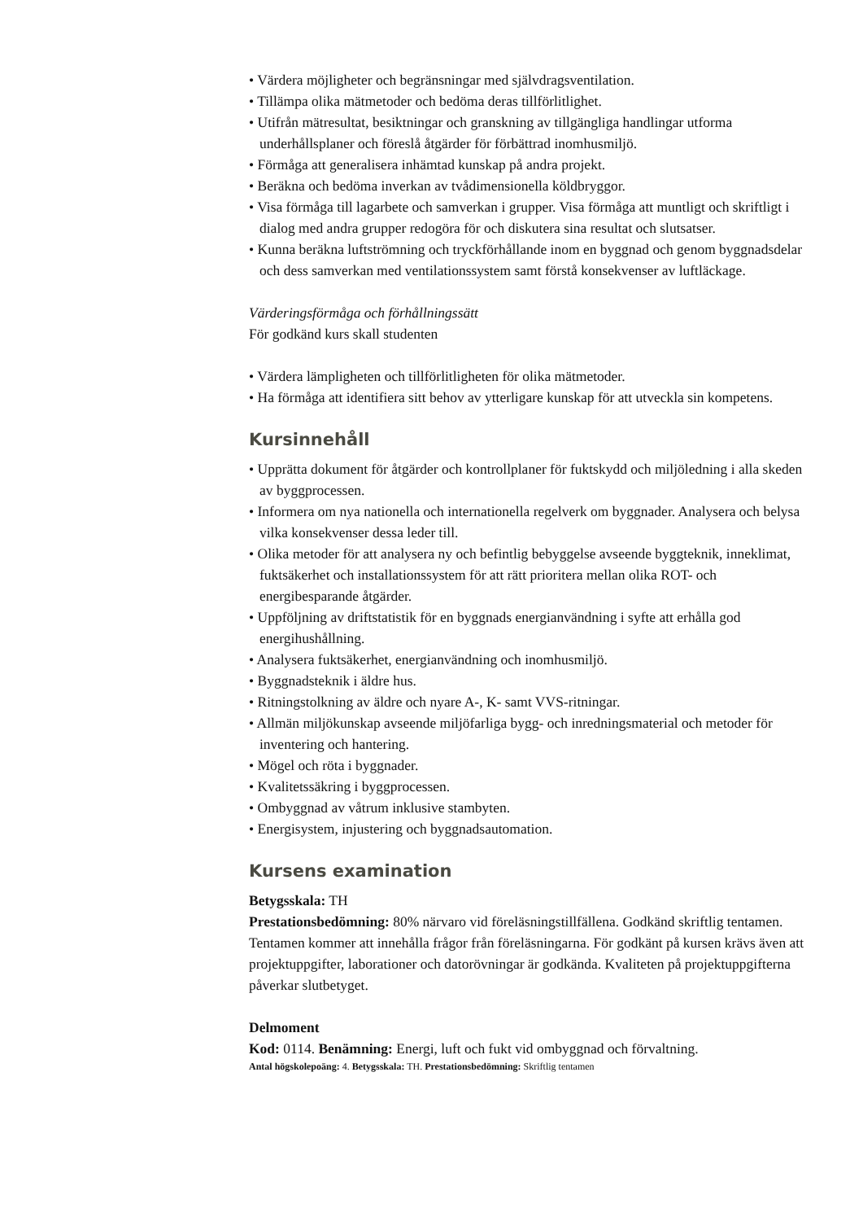• Värdera möjligheter och begränsningar med självdragsventilation.
• Tillämpa olika mätmetoder och bedöma deras tillförlitlighet.
• Utifrån mätresultat, besiktningar och granskning av tillgängliga handlingar utforma underhållsplaner och föreslå åtgärder för förbättrad inomhusmiljö.
• Förmåga att generalisera inhämtad kunskap på andra projekt.
• Beräkna och bedöma inverkan av tvådimensionella köldbryggor.
• Visa förmåga till lagarbete och samverkan i grupper. Visa förmåga att muntligt och skriftligt i dialog med andra grupper redogöra för och diskutera sina resultat och slutsatser.
• Kunna beräkna luftströmning och tryckförhållande inom en byggnad och genom byggnadsdelar och dess samverkan med ventilationssystem samt förstå konsekvenser av luftläckage.
Värderingsförmåga och förhållningssätt
För godkänd kurs skall studenten
• Värdera lämpligheten och tillförlitligheten för olika mätmetoder.
• Ha förmåga att identifiera sitt behov av ytterligare kunskap för att utveckla sin kompetens.
Kursinnehåll
• Upprätta dokument för åtgärder och kontrollplaner för fuktskydd och miljöledning i alla skeden av byggprocessen.
• Informera om nya nationella och internationella regelverk om byggnader. Analysera och belysa vilka konsekvenser dessa leder till.
• Olika metoder för att analysera ny och befintlig bebyggelse avseende byggteknik, inneklimat, fuktsäkerhet och installationssystem för att rätt prioritera mellan olika ROT- och energibesparande åtgärder.
• Uppföljning av driftstatistik för en byggnads energianvändning i syfte att erhålla god energihushållning.
• Analysera fuktsäkerhet, energianvändning och inomhusmiljö.
• Byggnadsteknik i äldre hus.
• Ritningstolkning av äldre och nyare A-, K- samt VVS-ritningar.
• Allmän miljökunskap avseende miljöfarliga bygg- och inredningsmaterial och metoder för inventering och hantering.
• Mögel och röta i byggnader.
• Kvalitetssäkring i byggprocessen.
• Ombyggnad av våtrum inklusive stambyten.
• Energisystem, injustering och byggnadsautomation.
Kursens examination
Betygsskala: TH
Prestationsbedömning: 80% närvaro vid föreläsningstillfällena. Godkänd skriftlig tentamen. Tentamen kommer att innehålla frågor från föreläsningarna. För godkänt på kursen krävs även att projektuppgifter, laborationer och datorövningar är godkända. Kvaliteten på projektuppgifterna påverkar slutbetyget.
Delmoment
Kod: 0114. Benämning: Energi, luft och fukt vid ombyggnad och förvaltning.
Antal högskolepoäng: 4. Betygsskala: TH. Prestationsbedömning: Skriftlig tentamen